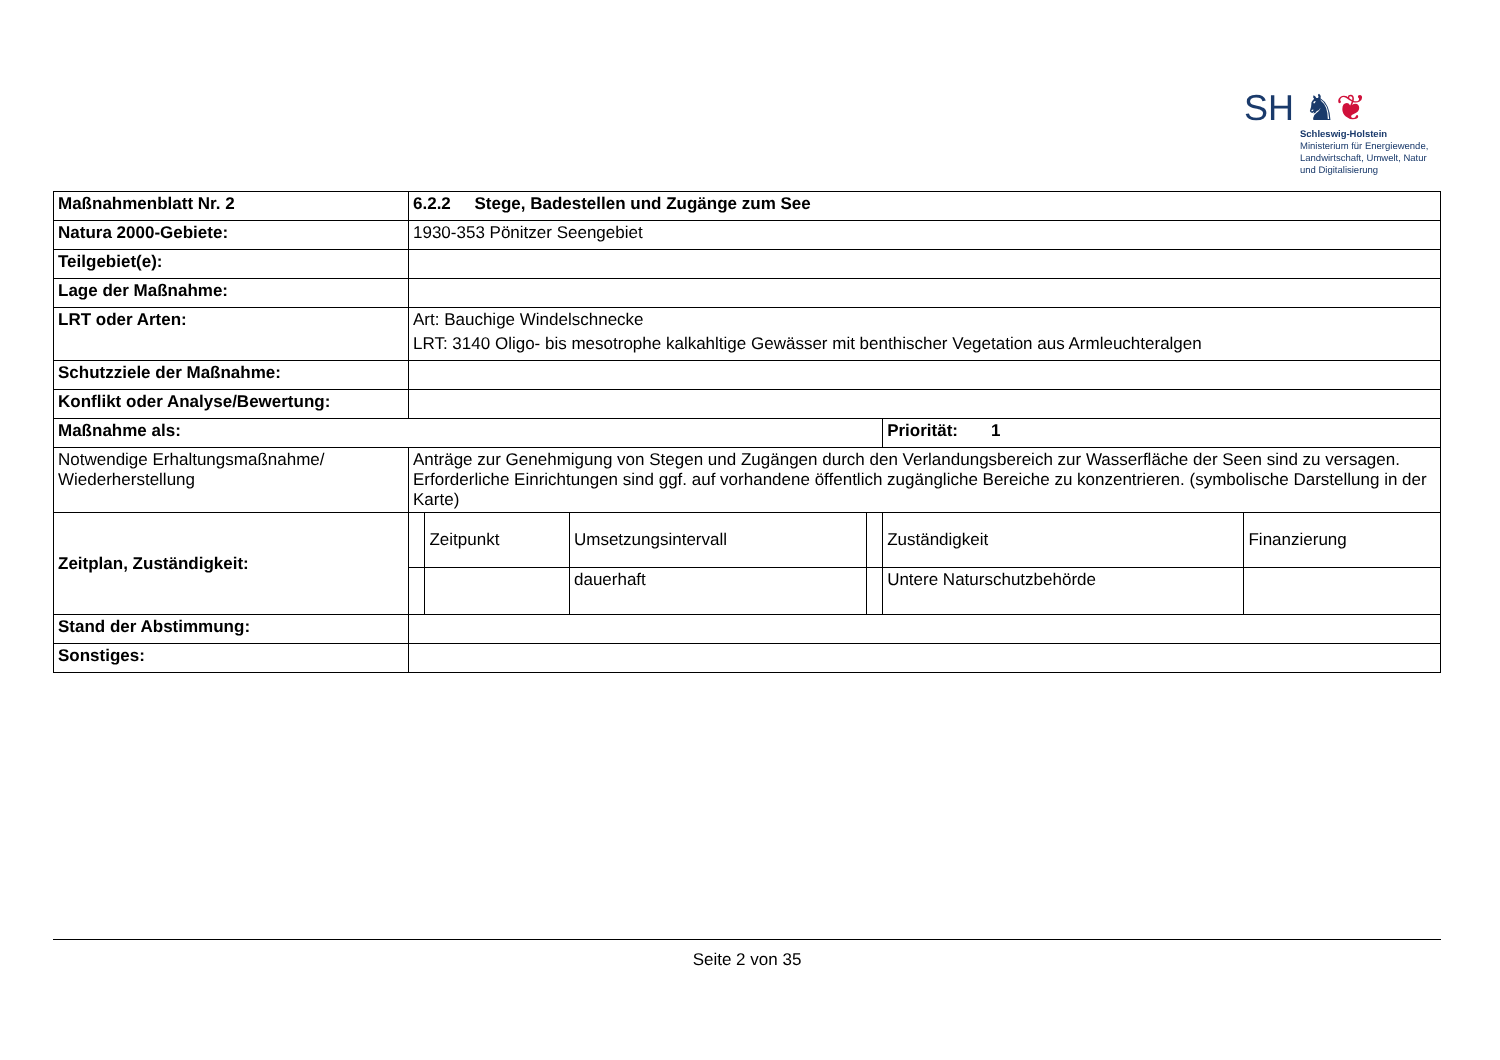SH ♞❦
Schleswig-Holstein
Ministerium für Energiewende,
Landwirtschaft, Umwelt, Natur
und Digitalisierung
| Maßnahmenblatt Nr. 2 | 6.2.2 Stege, Badestellen und Zugänge zum See | | | | | |
| Natura 2000-Gebiete: | 1930-353 Pönitzer Seengebiet | | | | | |
| Teilgebiet(e): | | | | | | |
| Lage der Maßnahme: | | | | | | |
| LRT oder Arten: | Art: Bauchige Windelschnecke LRT: 3140 Oligo- bis mesotrophe kalkahltige Gewässer mit benthischer Vegetation aus Armleuchteralgen | | | | | |
| Schutzziele der Maßnahme: | | | | | | |
| Konflikt oder Analyse/Bewertung: | | | | | | |
| Maßnahme als: | | | | | Priorität: 1 | |
| Notwendige Erhaltungsmaßnahme/ Wiederherstellung | Anträge zur Genehmigung von Stegen und Zugängen durch den Verlandungsbereich zur Wasserfläche der Seen sind zu versagen. Erforderliche Einrichtungen sind ggf. auf vorhandene öffentlich zugängliche Bereiche zu konzentrieren. (symbolische Darstellung in der Karte) | | | | | |
| Zeitplan, Zuständigkeit: | | Zeitpunkt | Umsetzungsintervall | | Zuständigkeit | Finanzierung |
| | | | dauerhaft | | Untere Naturschutzbehörde | |
| Stand der Abstimmung: | | | | | | |
| Sonstiges: | | | | | | |
Seite 2 von 35